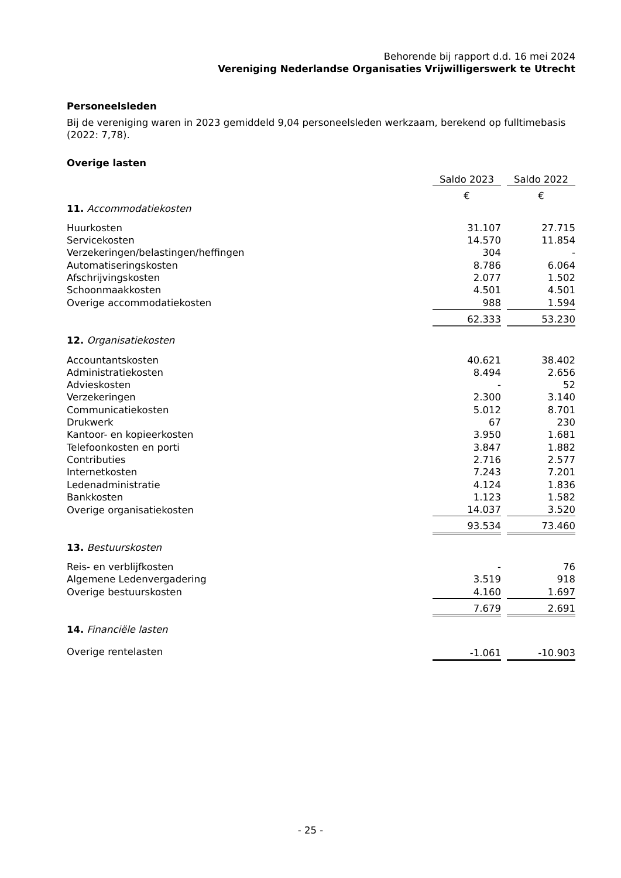Behorende bij rapport d.d. 16 mei 2024
Vereniging Nederlandse Organisaties Vrijwilligerswerk te Utrecht
Personeelsleden
Bij de vereniging waren in 2023 gemiddeld 9,04 personeelsleden werkzaam, berekend op fulltimebasis (2022: 7,78).
Overige lasten
| | Saldo 2023 | | Saldo 2022 |
| | € | | € |
| 11. Accommodatiekosten | | | |
| Huurkosten | 31.107 | | 27.715 |
| Servicekosten | 14.570 | | 11.854 |
| Verzekeringen/belastingen/heffingen | 304 | | - |
| Automatiseringskosten | 8.786 | | 6.064 |
| Afschrijvingskosten | 2.077 | | 1.502 |
| Schoonmaakkosten | 4.501 | | 4.501 |
| Overige accommodatiekosten | 988 | | 1.594 |
| | 62.333 | | 53.230 |
| 12. Organisatiekosten | | | |
| Accountantskosten | 40.621 | | 38.402 |
| Administratiekosten | 8.494 | | 2.656 |
| Advieskosten | - | | 52 |
| Verzekeringen | 2.300 | | 3.140 |
| Communicatiekosten | 5.012 | | 8.701 |
| Drukwerk | 67 | | 230 |
| Kantoor- en kopieerkosten | 3.950 | | 1.681 |
| Telefoonkosten en porti | 3.847 | | 1.882 |
| Contributies | 2.716 | | 2.577 |
| Internetkosten | 7.243 | | 7.201 |
| Ledenadministratie | 4.124 | | 1.836 |
| Bankkosten | 1.123 | | 1.582 |
| Overige organisatiekosten | 14.037 | | 3.520 |
| | 93.534 | | 73.460 |
| 13. Bestuurskosten | | | |
| Reis- en verblijfkosten | - | | 76 |
| Algemene Ledenvergadering | 3.519 | | 918 |
| Overige bestuurskosten | 4.160 | | 1.697 |
| | 7.679 | | 2.691 |
| 14. Financiële lasten | | | |
| Overige rentelasten | -1.061 | | -10.903 |
- 25 -